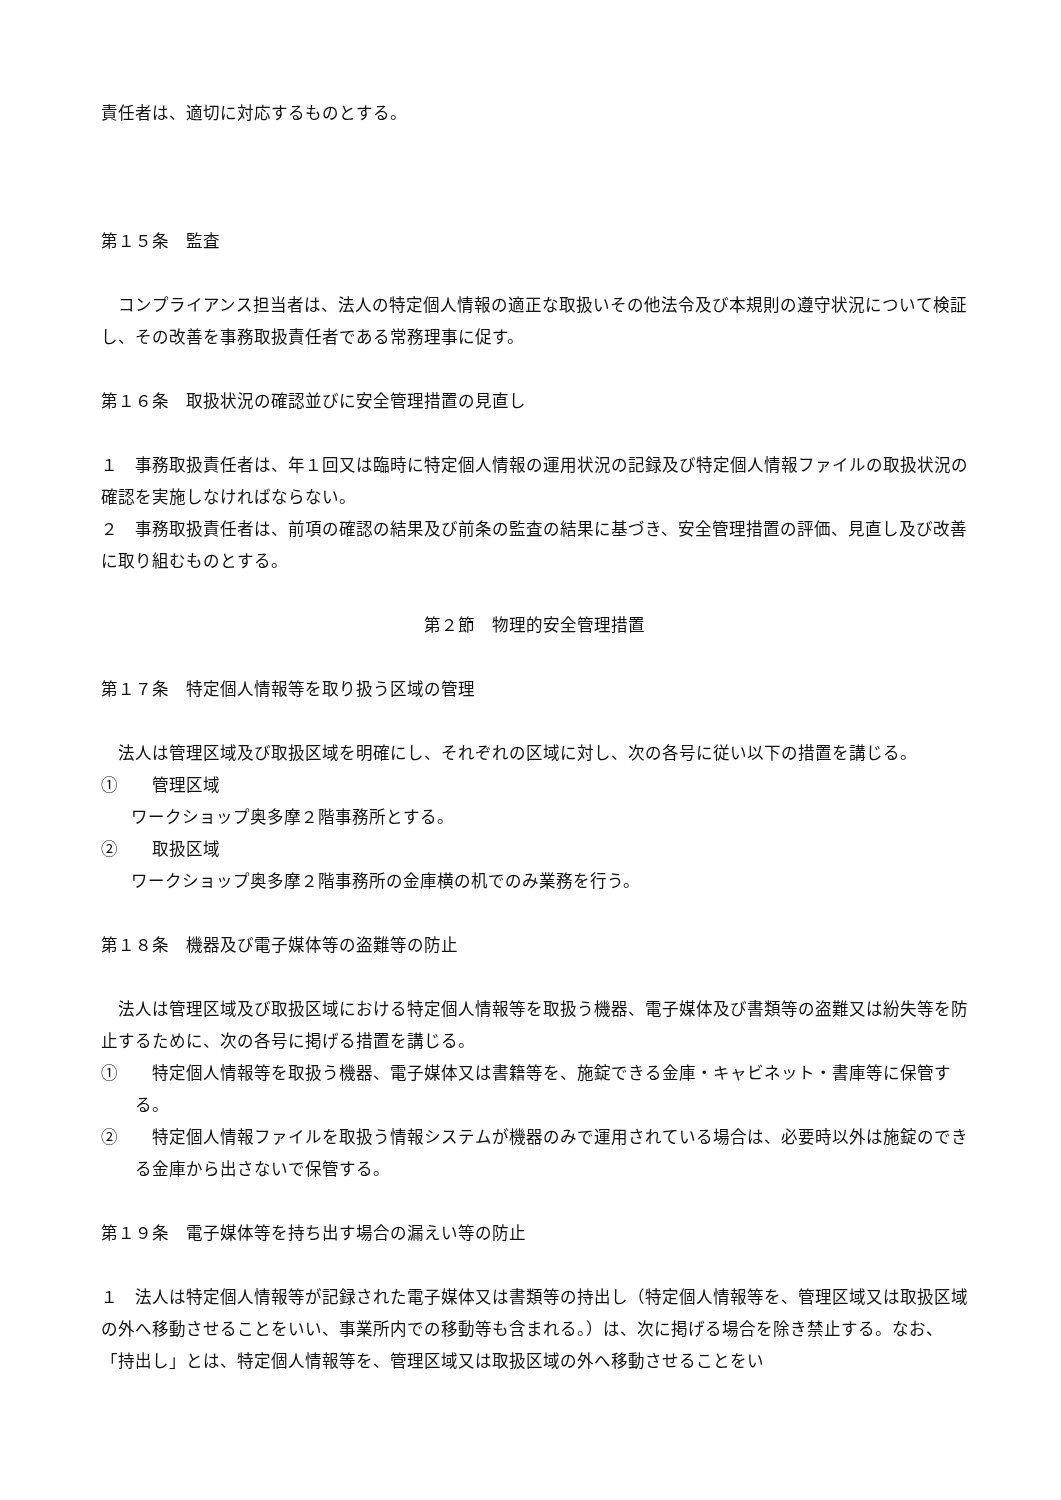責任者は、適切に対応するものとする。
第１５条　監査
　コンプライアンス担当者は、法人の特定個人情報の適正な取扱いその他法令及び本規則の遵守状況について検証し、その改善を事務取扱責任者である常務理事に促す。
第１６条　取扱状況の確認並びに安全管理措置の見直し
１　事務取扱責任者は、年１回又は臨時に特定個人情報の運用状況の記録及び特定個人情報ファイルの取扱状況の確認を実施しなければならない。
２　事務取扱責任者は、前項の確認の結果及び前条の監査の結果に基づき、安全管理措置の評価、見直し及び改善に取り組むものとする。
第２節　物理的安全管理措置
第１７条　特定個人情報等を取り扱う区域の管理
　法人は管理区域及び取扱区域を明確にし、それぞれの区域に対し、次の各号に従い以下の措置を講じる。
①　　管理区域
ワークショップ奥多摩２階事務所とする。
②　　取扱区域
ワークショップ奥多摩２階事務所の金庫横の机でのみ業務を行う。
第１８条　機器及び電子媒体等の盗難等の防止
　法人は管理区域及び取扱区域における特定個人情報等を取扱う機器、電子媒体及び書類等の盗難又は紛失等を防止するために、次の各号に掲げる措置を講じる。
①　　特定個人情報等を取扱う機器、電子媒体又は書籍等を、施錠できる金庫・キャビネット・書庫等に保管する。
②　　特定個人情報ファイルを取扱う情報システムが機器のみで運用されている場合は、必要時以外は施錠のできる金庫から出さないで保管する。
第１９条　電子媒体等を持ち出す場合の漏えい等の防止
１　法人は特定個人情報等が記録された電子媒体又は書類等の持出し（特定個人情報等を、管理区域又は取扱区域の外へ移動させることをいい、事業所内での移動等も含まれる。）は、次に掲げる場合を除き禁止する。なお、「持出し」とは、特定個人情報等を、管理区域又は取扱区域の外へ移動させることをい